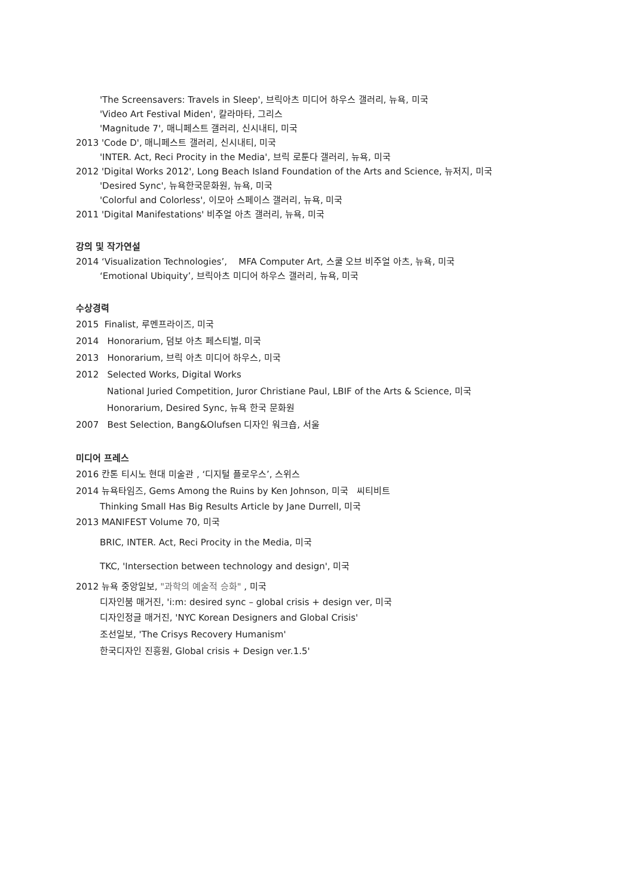'The Screensavers: Travels in Sleep', 브릭아츠 미디어 하우스 갤러리, 뉴욕, 미국
'Video Art Festival Miden', 칼라마타, 그리스
'Magnitude 7', 매니페스트 갤러리, 신시내티, 미국
2013 'Code D', 매니페스트 갤러리, 신시내티, 미국
'INTER. Act, Reci Procity in the Media', 브릭 로툰다 갤러리, 뉴욕, 미국
2012 'Digital Works 2012', Long Beach Island Foundation of the Arts and Science, 뉴저지, 미국
'Desired Sync', 뉴욕한국문화원, 뉴욕, 미국
'Colorful and Colorless', 이모아 스페이스 갤러리, 뉴욕, 미국
2011 'Digital Manifestations' 비주얼 아츠 갤러리, 뉴욕, 미국
강의 및 작가연설
2014 ‘Visualization Technologies’, MFA Computer Art, 스쿨 오브 비주얼 아츠, 뉴욕, 미국
‘Emotional Ubiquity’, 브릭아츠 미디어 하우스 갤러리, 뉴욕, 미국
수상경력
2015 Finalist, 루멘프라이즈, 미국
2014 Honorarium, 덤보 아츠 페스티벌, 미국
2013 Honorarium, 브릭 아츠 미디어 하우스, 미국
2012 Selected Works, Digital Works
National Juried Competition, Juror Christiane Paul, LBIF of the Arts & Science, 미국
Honorarium, Desired Sync, 뉴욕 한국 문화원
2007 Best Selection, Bang&Olufsen 디자인 워크숍, 서울
미디어 프레스
2016 칸톤 티시노 현대 미술관 , ‘디지털 플로우스’, 스위스
2014 뉴욕타임즈, Gems Among the Ruins by Ken Johnson, 미국 씨티비트
Thinking Small Has Big Results Article by Jane Durrell, 미국
2013 MANIFEST Volume 70, 미국
BRIC, INTER. Act, Reci Procity in the Media, 미국
TKC, 'Intersection between technology and design', 미국
2012 뉴욕 중앙일보, "과학의 예술적 승화" , 미국
디자인붐 매거진, 'i:m: desired sync – global crisis + design ver, 미국
디자인정글 매거진, 'NYC Korean Designers and Global Crisis'
조선일보, 'The Crisys Recovery Humanism'
한국디자인 진흥원, Global crisis + Design ver.1.5'